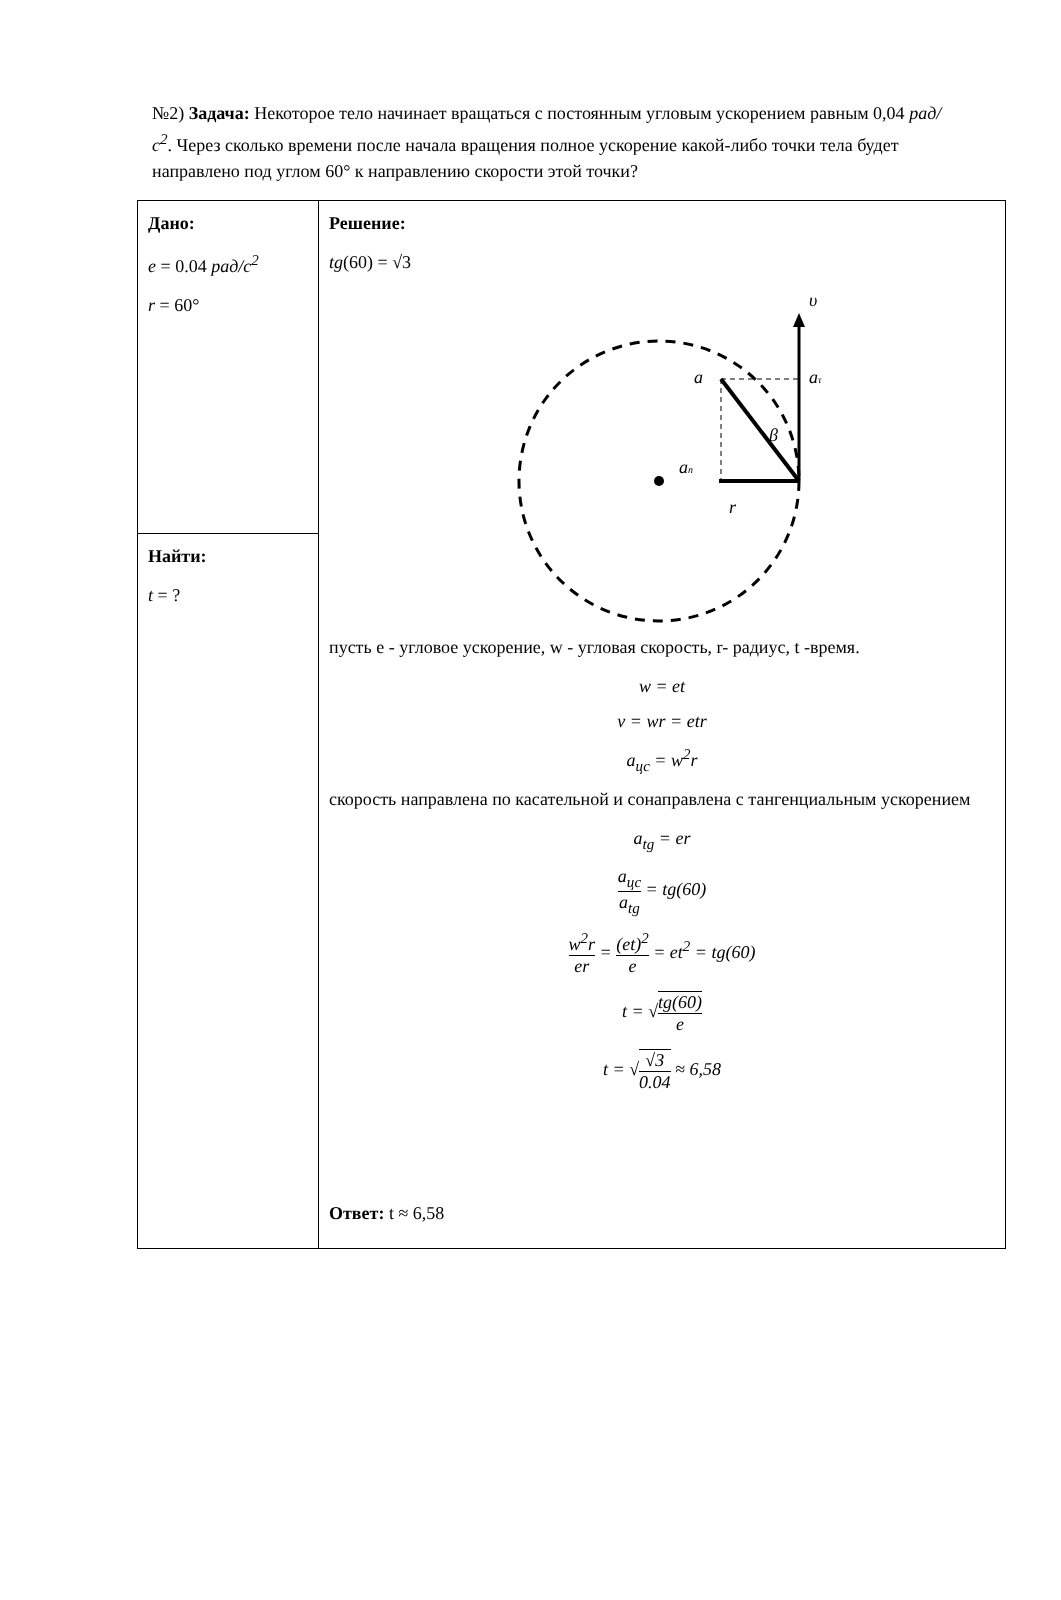№2) Задача: Некоторое тело начинает вращаться с постоянным угловым ускорением равным 0,04 рад/с<sup>2</sup>. Через сколько времени после начала вращения полное ускорение какой-либо точки тела будет направлено под углом 60° к направлению скорости этой точки?
| Дано: e = 0.04 рад/с<sup>2</sup> r = 60° | Решение: tg (60) = √3 υ a a τ β a n r пусть e - угловое ускорение, w - угловая скорость, r- радиус, t -время. w = et v = wr = etr a<sub>цс</sub> = w<sup>2</sup>r скорость направлена по касательной и сонаправлена с тангенциальным ускорением a<sub>tg</sub> = er a<sub>цс</sub> a<sub>tg</sub> = tg(60) w<sup>2</sup>r er = (et)<sup>2</sup> e = et<sup>2</sup> = tg(60) t = √ tg(60) e t = √ √3 0.04 ≈ 6,58 Ответ: t ≈ 6,58 |
| Найти: t = ? | |